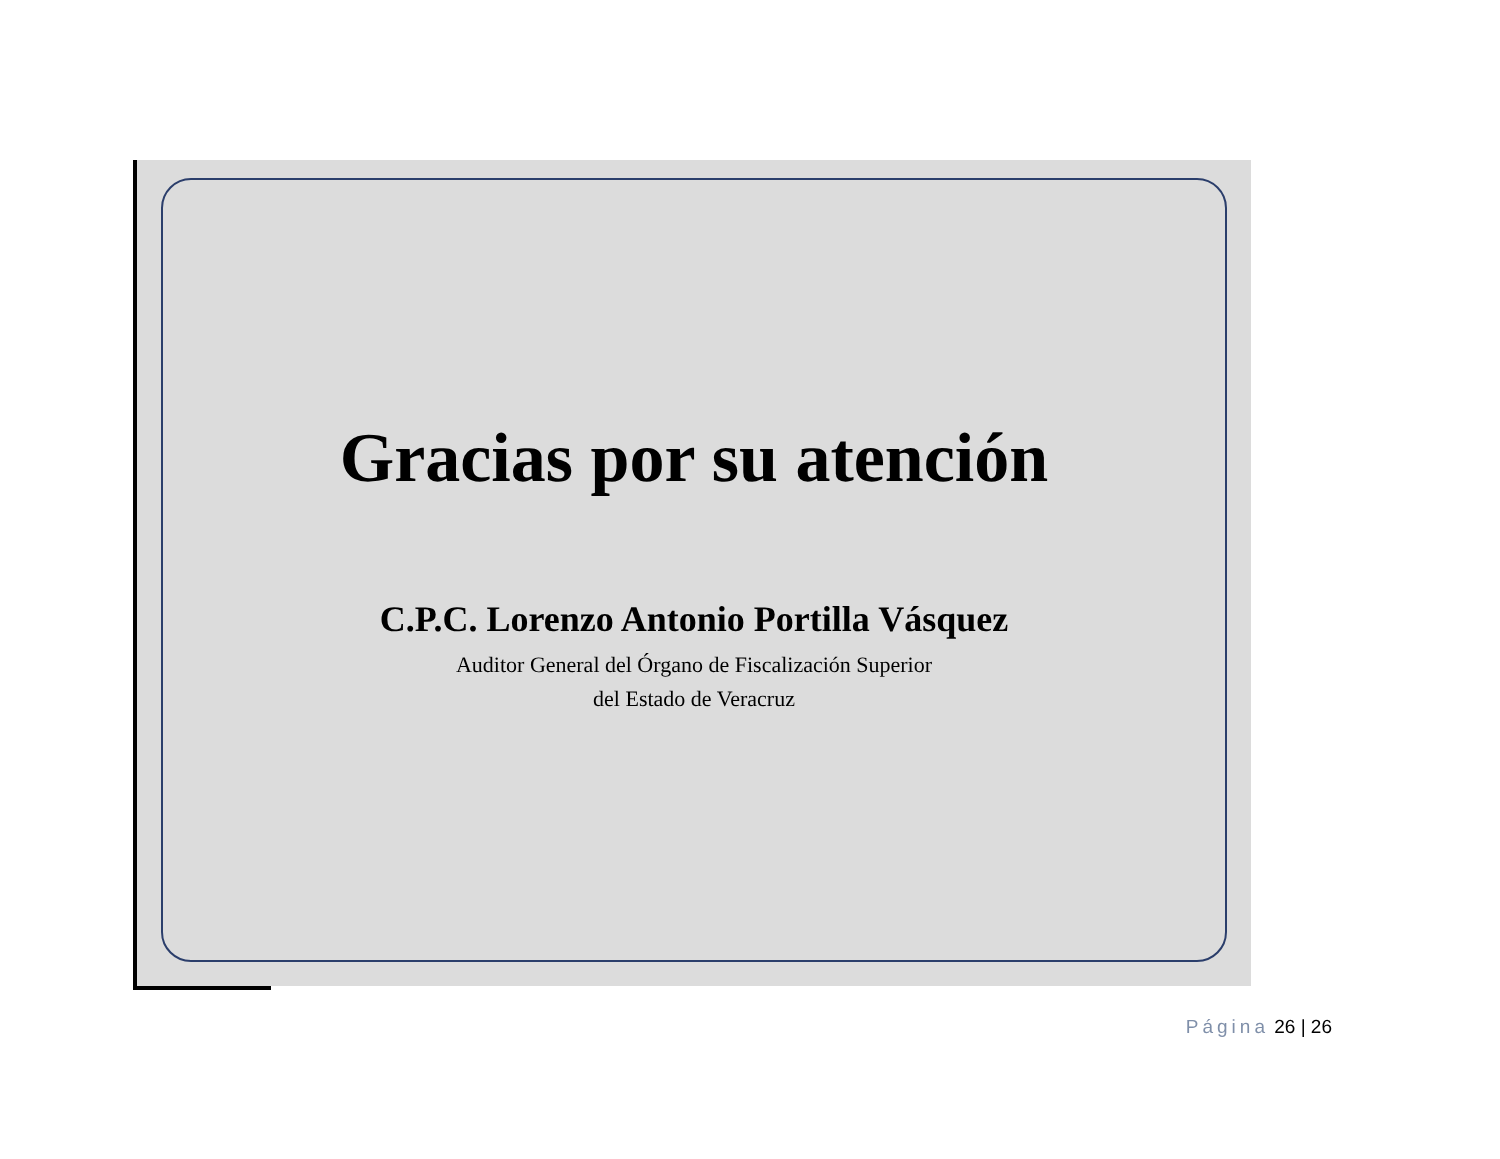Gracias por su atención
C.P.C. Lorenzo Antonio Portilla Vásquez
Auditor General del Órgano de Fiscalización Superior
del Estado de Veracruz
Página 26 | 26